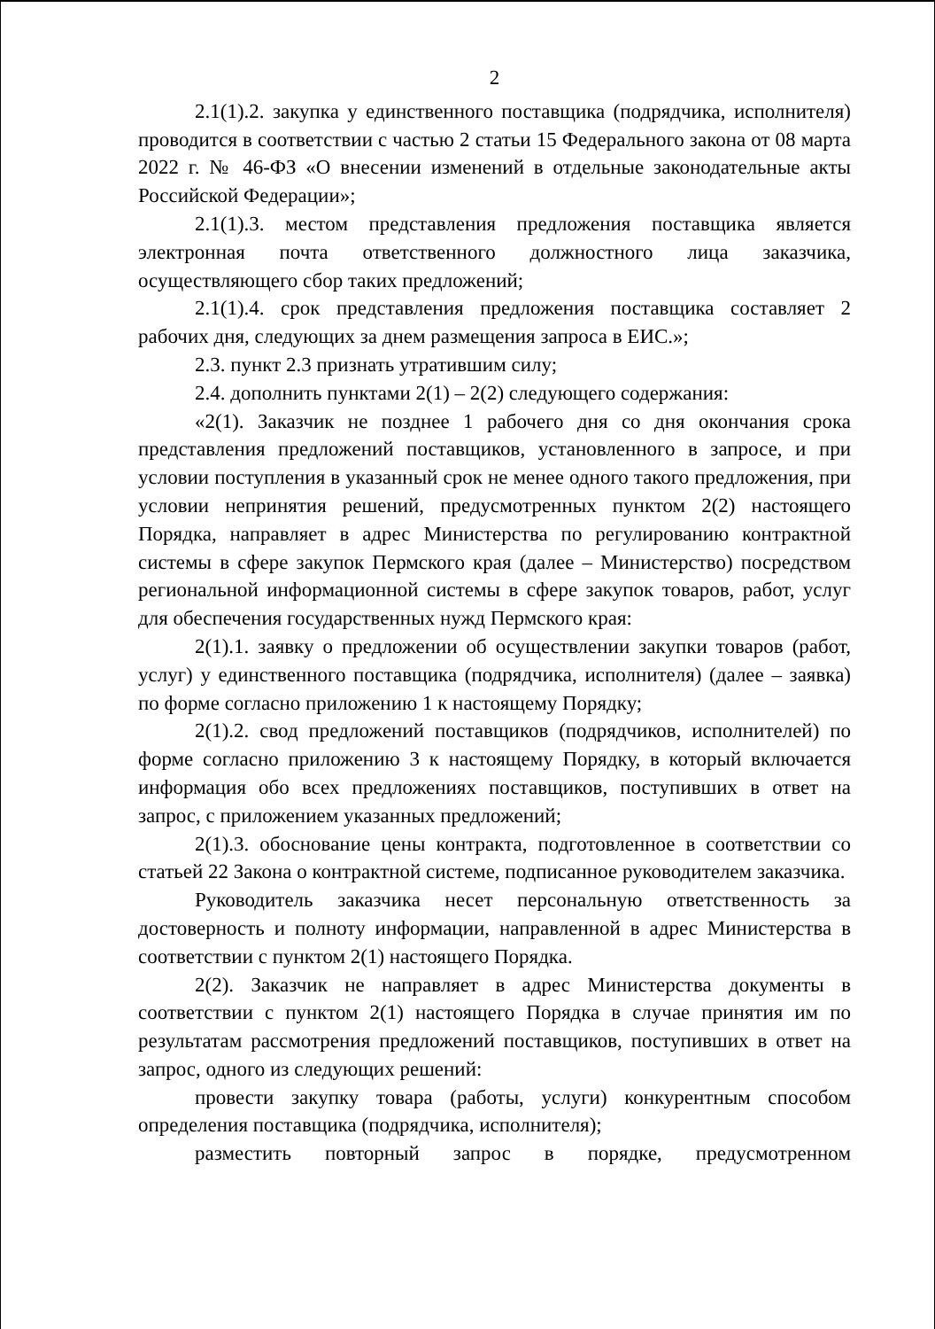2
2.1(1).2. закупка у единственного поставщика (подрядчика, исполнителя) проводится в соответствии с частью 2 статьи 15 Федерального закона от 08 марта 2022 г. № 46-ФЗ «О внесении изменений в отдельные законодательные акты Российской Федерации»;
2.1(1).3. местом представления предложения поставщика является электронная почта ответственного должностного лица заказчика, осуществляющего сбор таких предложений;
2.1(1).4. срок представления предложения поставщика составляет 2 рабочих дня, следующих за днем размещения запроса в ЕИС.»;
2.3. пункт 2.3 признать утратившим силу;
2.4. дополнить пунктами 2(1) – 2(2) следующего содержания:
«2(1). Заказчик не позднее 1 рабочего дня со дня окончания срока представления предложений поставщиков, установленного в запросе, и при условии поступления в указанный срок не менее одного такого предложения, при условии непринятия решений, предусмотренных пунктом 2(2) настоящего Порядка, направляет в адрес Министерства по регулированию контрактной системы в сфере закупок Пермского края (далее – Министерство) посредством региональной информационной системы в сфере закупок товаров, работ, услуг для обеспечения государственных нужд Пермского края:
2(1).1. заявку о предложении об осуществлении закупки товаров (работ, услуг) у единственного поставщика (подрядчика, исполнителя) (далее – заявка) по форме согласно приложению 1 к настоящему Порядку;
2(1).2. свод предложений поставщиков (подрядчиков, исполнителей) по форме согласно приложению 3 к настоящему Порядку, в который включается информация обо всех предложениях поставщиков, поступивших в ответ на запрос, с приложением указанных предложений;
2(1).3. обоснование цены контракта, подготовленное в соответствии со статьей 22 Закона о контрактной системе, подписанное руководителем заказчика.
Руководитель заказчика несет персональную ответственность за достоверность и полноту информации, направленной в адрес Министерства в соответствии с пунктом 2(1) настоящего Порядка.
2(2). Заказчик не направляет в адрес Министерства документы в соответствии с пунктом 2(1) настоящего Порядка в случае принятия им по результатам рассмотрения предложений поставщиков, поступивших в ответ на запрос, одного из следующих решений:
провести закупку товара (работы, услуги) конкурентным способом определения поставщика (подрядчика, исполнителя);
разместить повторный запрос в порядке, предусмотренном